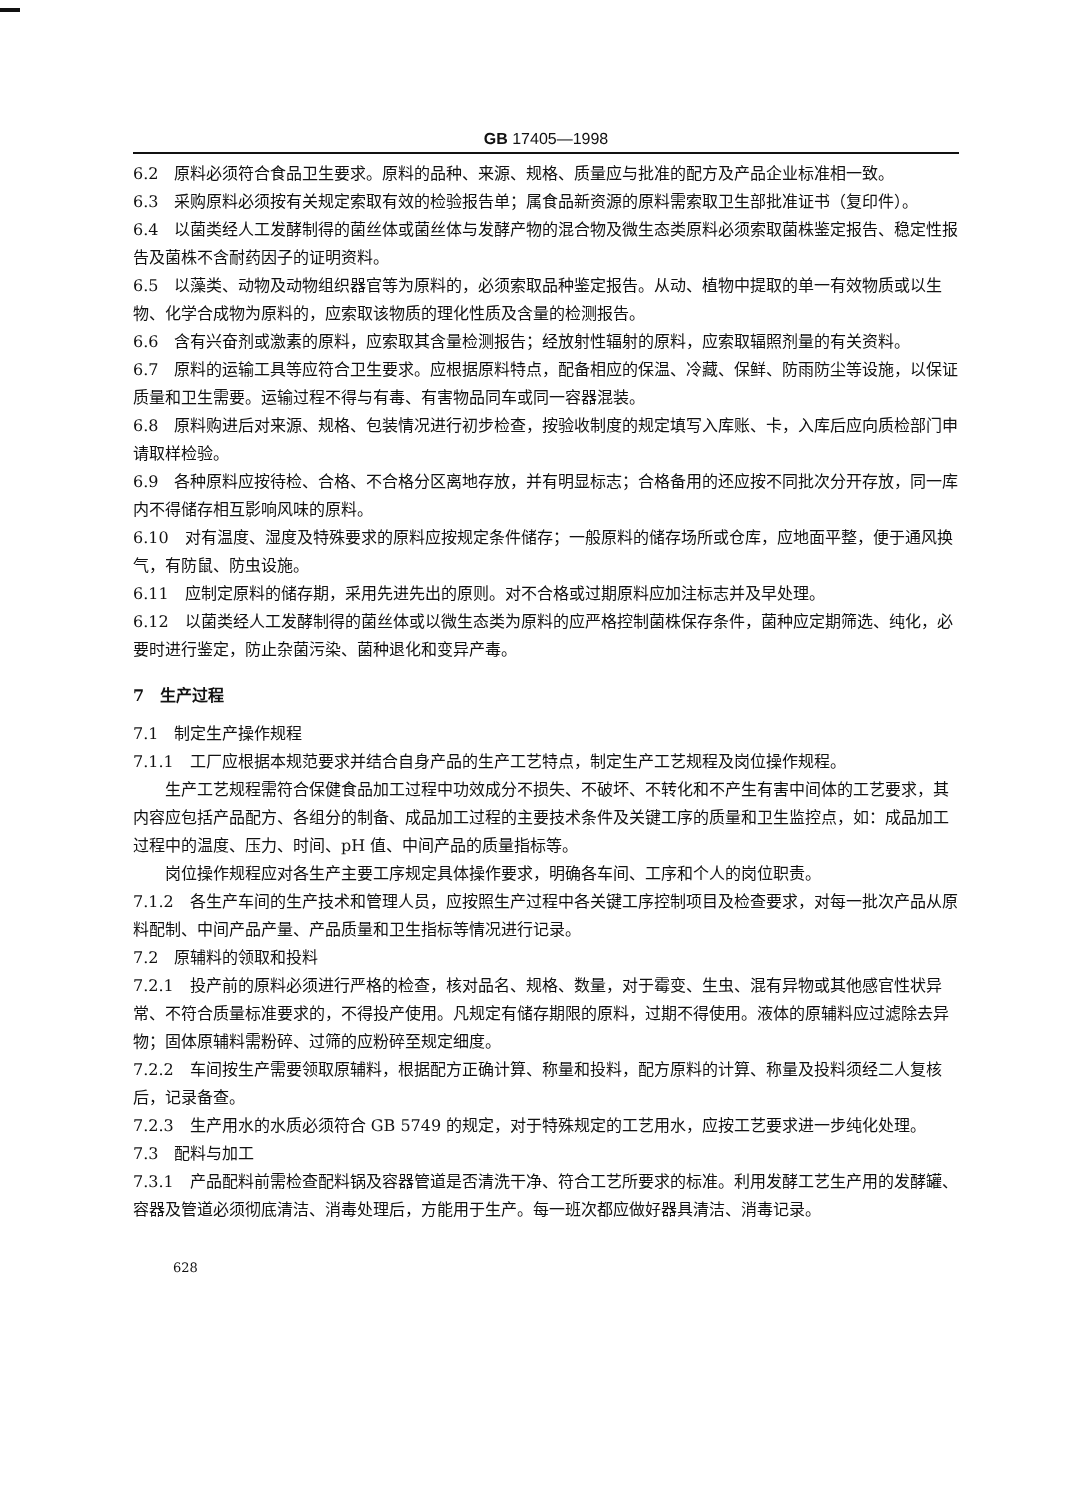GB 17405—1998
6.2　原料必须符合食品卫生要求。原料的品种、来源、规格、质量应与批准的配方及产品企业标准相一致。
6.3　采购原料必须按有关规定索取有效的检验报告单；属食品新资源的原料需索取卫生部批准证书（复印件）。
6.4　以菌类经人工发酵制得的菌丝体或菌丝体与发酵产物的混合物及微生态类原料必须索取菌株鉴定报告、稳定性报告及菌株不含耐药因子的证明资料。
6.5　以藻类、动物及动物组织器官等为原料的，必须索取品种鉴定报告。从动、植物中提取的单一有效物质或以生物、化学合成物为原料的，应索取该物质的理化性质及含量的检测报告。
6.6　含有兴奋剂或激素的原料，应索取其含量检测报告；经放射性辐射的原料，应索取辐照剂量的有关资料。
6.7　原料的运输工具等应符合卫生要求。应根据原料特点，配备相应的保温、冷藏、保鲜、防雨防尘等设施，以保证质量和卫生需要。运输过程不得与有毒、有害物品同车或同一容器混装。
6.8　原料购进后对来源、规格、包装情况进行初步检查，按验收制度的规定填写入库账、卡，入库后应向质检部门申请取样检验。
6.9　各种原料应按待检、合格、不合格分区离地存放，并有明显标志；合格备用的还应按不同批次分开存放，同一库内不得储存相互影响风味的原料。
6.10　对有温度、湿度及特殊要求的原料应按规定条件储存；一般原料的储存场所或仓库，应地面平整，便于通风换气，有防鼠、防虫设施。
6.11　应制定原料的储存期，采用先进先出的原则。对不合格或过期原料应加注标志并及早处理。
6.12　以菌类经人工发酵制得的菌丝体或以微生态类为原料的应严格控制菌株保存条件，菌种应定期筛选、纯化，必要时进行鉴定，防止杂菌污染、菌种退化和变异产毒。
7　生产过程
7.1　制定生产操作规程
7.1.1　工厂应根据本规范要求并结合自身产品的生产工艺特点，制定生产工艺规程及岗位操作规程。
生产工艺规程需符合保健食品加工过程中功效成分不损失、不破坏、不转化和不产生有害中间体的工艺要求，其内容应包括产品配方、各组分的制备、成品加工过程的主要技术条件及关键工序的质量和卫生监控点，如：成品加工过程中的温度、压力、时间、pH 值、中间产品的质量指标等。
岗位操作规程应对各生产主要工序规定具体操作要求，明确各车间、工序和个人的岗位职责。
7.1.2　各生产车间的生产技术和管理人员，应按照生产过程中各关键工序控制项目及检查要求，对每一批次产品从原料配制、中间产品产量、产品质量和卫生指标等情况进行记录。
7.2　原辅料的领取和投料
7.2.1　投产前的原料必须进行严格的检查，核对品名、规格、数量，对于霉变、生虫、混有异物或其他感官性状异常、不符合质量标准要求的，不得投产使用。凡规定有储存期限的原料，过期不得使用。液体的原辅料应过滤除去异物；固体原辅料需粉碎、过筛的应粉碎至规定细度。
7.2.2　车间按生产需要领取原辅料，根据配方正确计算、称量和投料，配方原料的计算、称量及投料须经二人复核后，记录备查。
7.2.3　生产用水的水质必须符合 GB 5749 的规定，对于特殊规定的工艺用水，应按工艺要求进一步纯化处理。
7.3　配料与加工
7.3.1　产品配料前需检查配料锅及容器管道是否清洗干净、符合工艺所要求的标准。利用发酵工艺生产用的发酵罐、容器及管道必须彻底清洁、消毒处理后，方能用于生产。每一班次都应做好器具清洁、消毒记录。
628